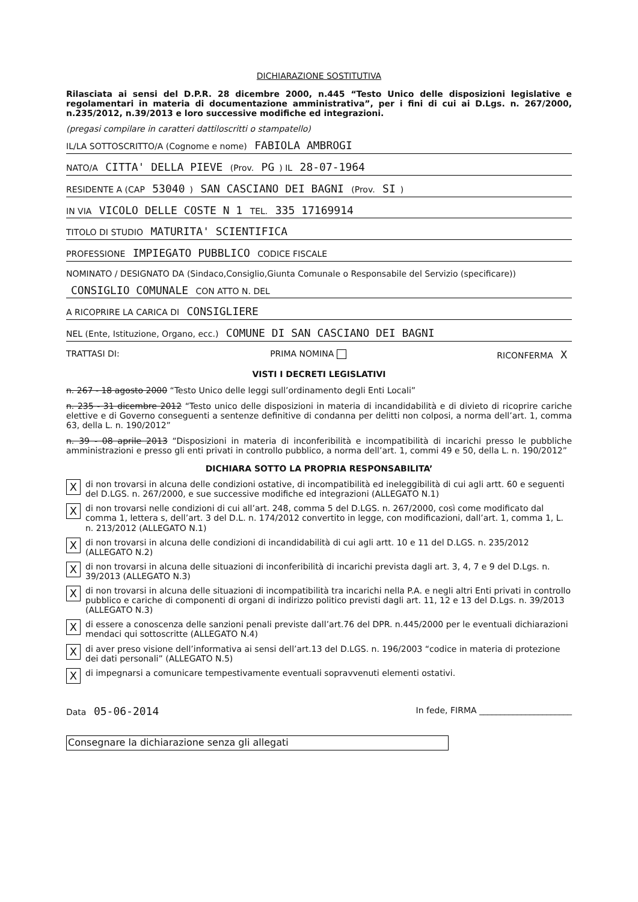DICHIARAZIONE SOSTITUTIVA
Rilasciata ai sensi del D.P.R. 28 dicembre 2000, n.445 “Testo Unico delle disposizioni legislative e regolamentari in materia di documentazione amministrativa”, per i fini di cui ai D.Lgs. n. 267/2000, n.235/2012, n.39/2013 e loro successive modifiche ed integrazioni.
(pregasi compilare in caratteri dattiloscritti o stampatello)
IL/LA SOTTOSCRITTO/A (Cognome e nome) FABIOLA AMBROGI
NATO/A CITTA' DELLA PIEVE (Prov. PG) IL 28-07-1964
RESIDENTE A (CAP 53040) SAN CASCIANO DEI BAGNI (Prov. SI)
IN VIA VICOLO DELLE COSTE N 1 TEL. 335 17169914
TITOLO DI STUDIO MATURITA' SCIENTIFICA
PROFESSIONE IMPIEGATO PUBBLICO CODICE FISCALE
NOMINATO / DESIGNATO DA (Sindaco,Consiglio,Giunta Comunale o Responsabile del Servizio (specificare))
CONSIGLIO COMUNALE CON ATTO N. DEL
A RICOPRIRE LA CARICA DI CONSIGLIERE
NEL (Ente, Istituzione, Organo, ecc.) COMUNE DI SAN CASCIANO DEI BAGNI
TRATTASI DI: PRIMA NOMINA RICONFERMA X
VISTI I DECRETI LEGISLATIVI
n. 267 - 18 agosto 2000 “Testo Unico delle leggi sull’ordinamento degli Enti Locali”
n. 235 - 31 dicembre 2012 “Testo unico delle disposizioni in materia di incandidabilità e di divieto di ricoprire cariche elettive e di Governo conseguenti a sentenze definitive di condanna per delitti non colposi, a norma dell’art. 1, comma 63, della L. n. 190/2012”
n. 39 - 08 aprile 2013 “Disposizioni in materia di inconferibilità e incompatibilità di incarichi presso le pubbliche amministrazioni e presso gli enti privati in controllo pubblico, a norma dell’art. 1, commi 49 e 50, della L. n. 190/2012”
DICHIARA SOTTO LA PROPRIA RESPONSABILITA’
Xdi non trovarsi in alcuna delle condizioni ostative, di incompatibilità ed ineleggibilità di cui agli artt. 60 e seguenti del D.LGS. n. 267/2000, e sue successive modifiche ed integrazioni (ALLEGATO N.1)
Xdi non trovarsi nelle condizioni di cui all’art. 248, comma 5 del D.LGS. n. 267/2000, così come modificato dal comma 1, lettera s, dell’art. 3 del D.L. n. 174/2012 convertito in legge, con modificazioni, dall’art. 1, comma 1, L. n. 213/2012 (ALLEGATO N.1)
Xdi non trovarsi in alcuna delle condizioni di incandidabilità di cui agli artt. 10 e 11 del D.LGS. n. 235/2012 (ALLEGATO N.2)
Xdi non trovarsi in alcuna delle situazioni di inconferibilità di incarichi prevista dagli art. 3, 4, 7 e 9 del D.Lgs. n. 39/2013 (ALLEGATO N.3)
Xdi non trovarsi in alcuna delle situazioni di incompatibilità tra incarichi nella P.A. e negli altri Enti privati in controllo pubblico e cariche di componenti di organi di indirizzo politico previsti dagli art. 11, 12 e 13 del D.Lgs. n. 39/2013 (ALLEGATO N.3)
Xdi essere a conoscenza delle sanzioni penali previste dall’art.76 del DPR. n.445/2000 per le eventuali dichiarazioni mendaci qui sottoscritte (ALLEGATO N.4)
Xdi aver preso visione dell’informativa ai sensi dell’art.13 del D.LGS. n. 196/2003 “codice in materia di protezione dei dati personali” (ALLEGATO N.5)
Xdi impegnarsi a comunicare tempestivamente eventuali sopravvenuti elementi ostativi.
Data 05-06-2014 In fede, FIRMA ______________________
Consegnare la dichiarazione senza gli allegati